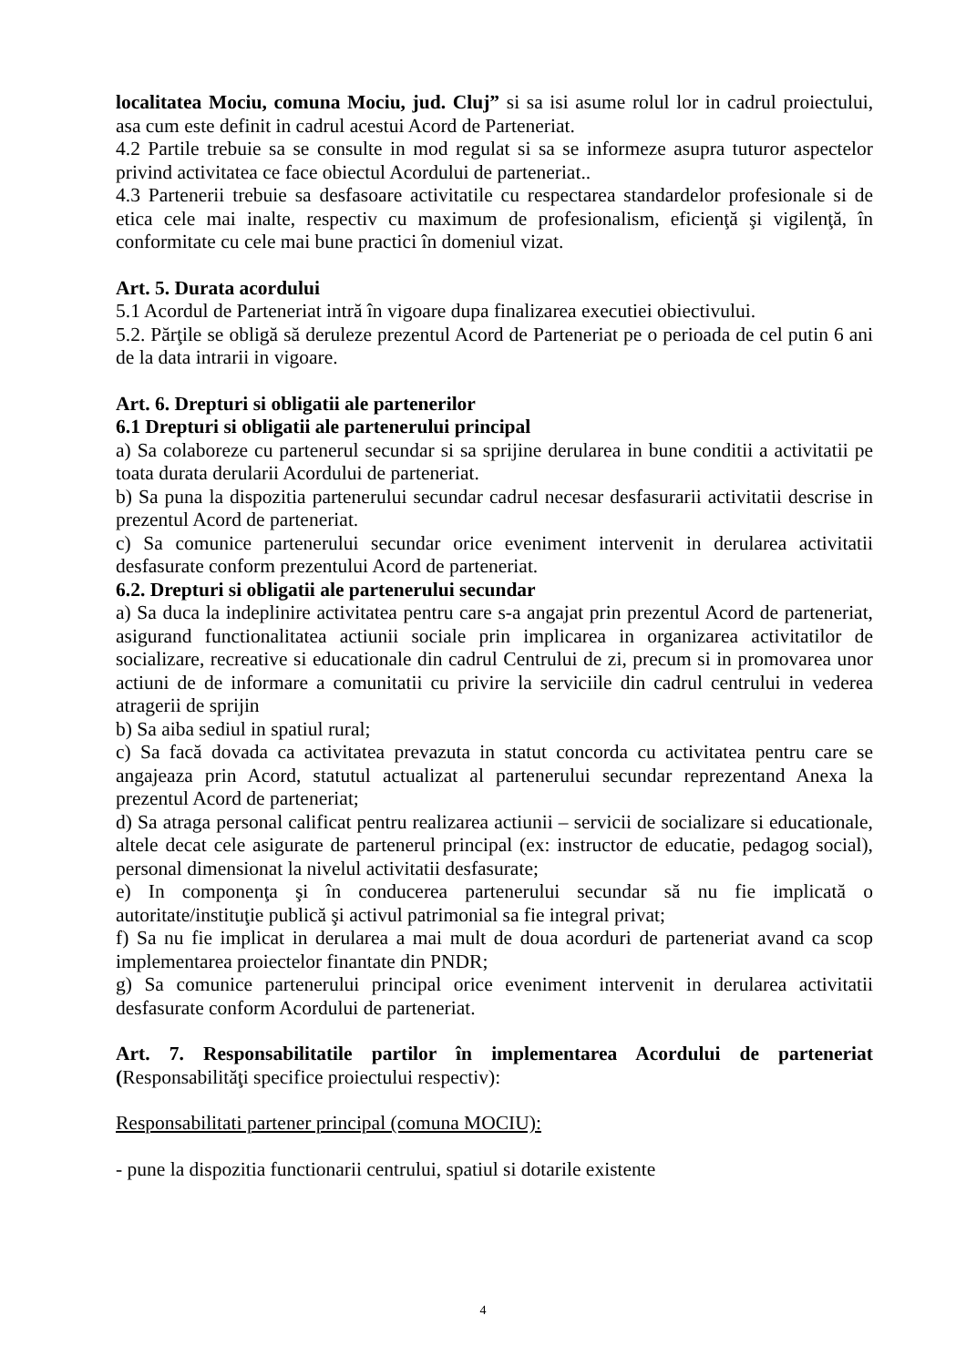localitatea Mociu, comuna Mociu, jud. Cluj” si sa isi asume rolul lor in cadrul proiectului, asa cum este definit in cadrul acestui Acord de Parteneriat.
4.2 Partile trebuie sa se consulte in mod regulat si sa se informeze asupra tuturor aspectelor privind activitatea ce face obiectul Acordului de parteneriat..
4.3 Partenerii trebuie sa desfasoare activitatile cu respectarea standardelor profesionale si de etica cele mai inalte, respectiv cu maximum de profesionalism, eficienţă şi vigilenţă, în conformitate cu cele mai bune practici în domeniul vizat.
Art. 5. Durata acordului
5.1 Acordul de Parteneriat intră în vigoare dupa finalizarea executiei obiectivului.
5.2. Părţile se obligă să deruleze prezentul Acord de Parteneriat pe o perioada de cel putin 6 ani de la data intrarii in vigoare.
Art. 6. Drepturi si obligatii ale partenerilor
6.1 Drepturi si obligatii ale partenerului principal
a) Sa colaboreze cu partenerul secundar si sa sprijine derularea in bune conditii a activitatii pe toata durata derularii Acordului de parteneriat.
b) Sa puna la dispozitia partenerului secundar cadrul necesar desfasurarii activitatii descrise in prezentul Acord de parteneriat.
c) Sa comunice partenerului secundar orice eveniment intervenit in derularea activitatii desfasurate conform prezentului Acord de parteneriat.
6.2. Drepturi si obligatii ale partenerului secundar
a) Sa duca la indeplinire activitatea pentru care s-a angajat prin prezentul Acord de parteneriat, asigurand functionalitatea actiunii sociale prin implicarea in organizarea activitatilor de socializare, recreative si educationale din cadrul Centrului de zi, precum si in promovarea unor actiuni de de informare a comunitatii cu privire la serviciile din cadrul centrului in vederea atragerii de sprijin
b) Sa aiba sediul in spatiul rural;
c) Sa facă dovada ca activitatea prevazuta in statut concorda cu activitatea pentru care se angajeaza prin Acord, statutul actualizat al partenerului secundar reprezentand Anexa la prezentul Acord de parteneriat;
d) Sa atraga personal calificat pentru realizarea actiunii – servicii de socializare si educationale, altele decat cele asigurate de partenerul principal (ex: instructor de educatie, pedagog social), personal dimensionat la nivelul activitatii desfasurate;
e) In componenţa şi în conducerea partenerului secundar să nu fie implicată o autoritate/instituţie publică şi activul patrimonial sa fie integral privat;
f) Sa nu fie implicat in derularea a mai mult de doua acorduri de parteneriat avand ca scop implementarea proiectelor finantate din PNDR;
g) Sa comunice partenerului principal orice eveniment intervenit in derularea activitatii desfasurate conform Acordului de parteneriat.
Art. 7. Responsabilitatile partilor în implementarea Acordului de parteneriat (Responsabilităţi specifice proiectului respectiv):
Responsabilitati partener principal (comuna MOCIU):
- pune la dispozitia functionarii centrului, spatiul si dotarile existente
4